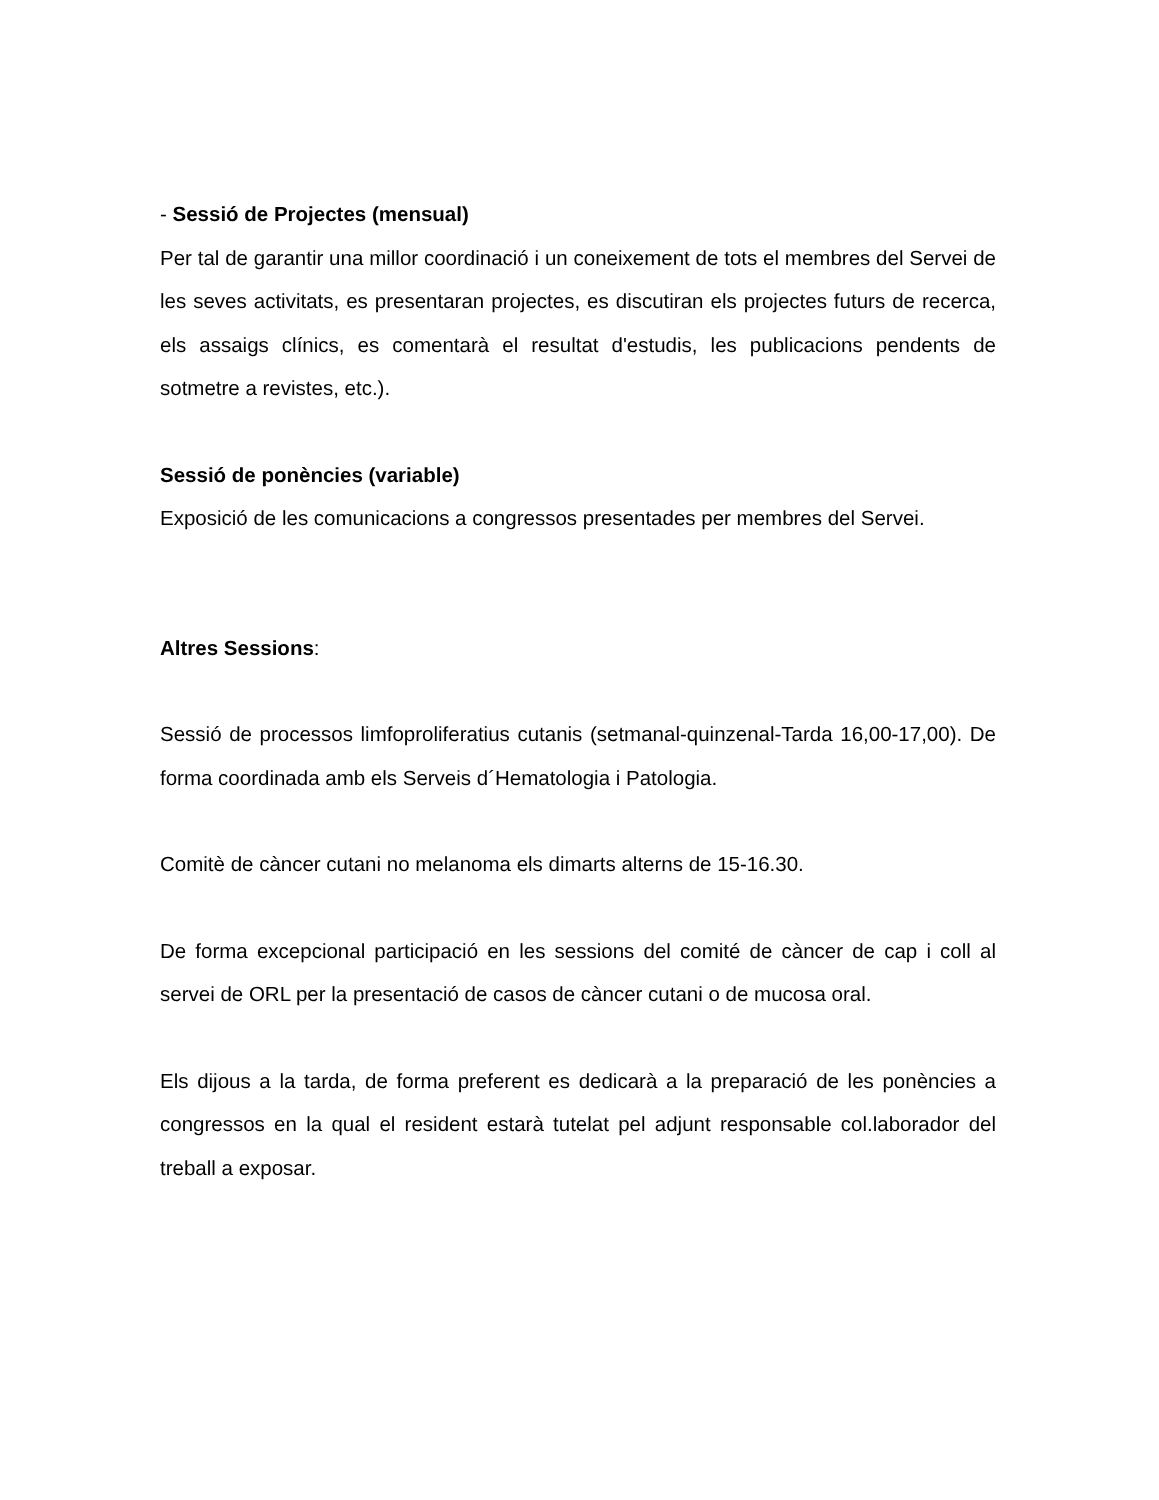- Sessió de Projectes (mensual)
Per tal de garantir una millor coordinació i un coneixement de tots el membres del Servei de les seves activitats, es presentaran projectes, es discutiran els projectes futurs de recerca, els assaigs clínics, es comentarà el resultat d'estudis, les publicacions pendents de sotmetre a revistes, etc.).
Sessió de ponències (variable)
Exposició de les comunicacions a congressos presentades per membres del Servei.
Altres Sessions:
Sessió de processos limfoproliferatius cutanis (setmanal-quinzenal-Tarda 16,00-17,00). De forma coordinada amb els Serveis d´Hematologia i Patologia.
Comitè de càncer cutani no melanoma els dimarts alterns de 15-16.30.
De forma excepcional participació en les sessions del comité de càncer de cap i coll al servei de ORL per la presentació de casos de càncer cutani o de mucosa oral.
Els dijous a la tarda, de forma preferent es dedicarà a la preparació de les ponències a congressos en la qual el resident estarà tutelat pel adjunt responsable col.laborador del treball a exposar.